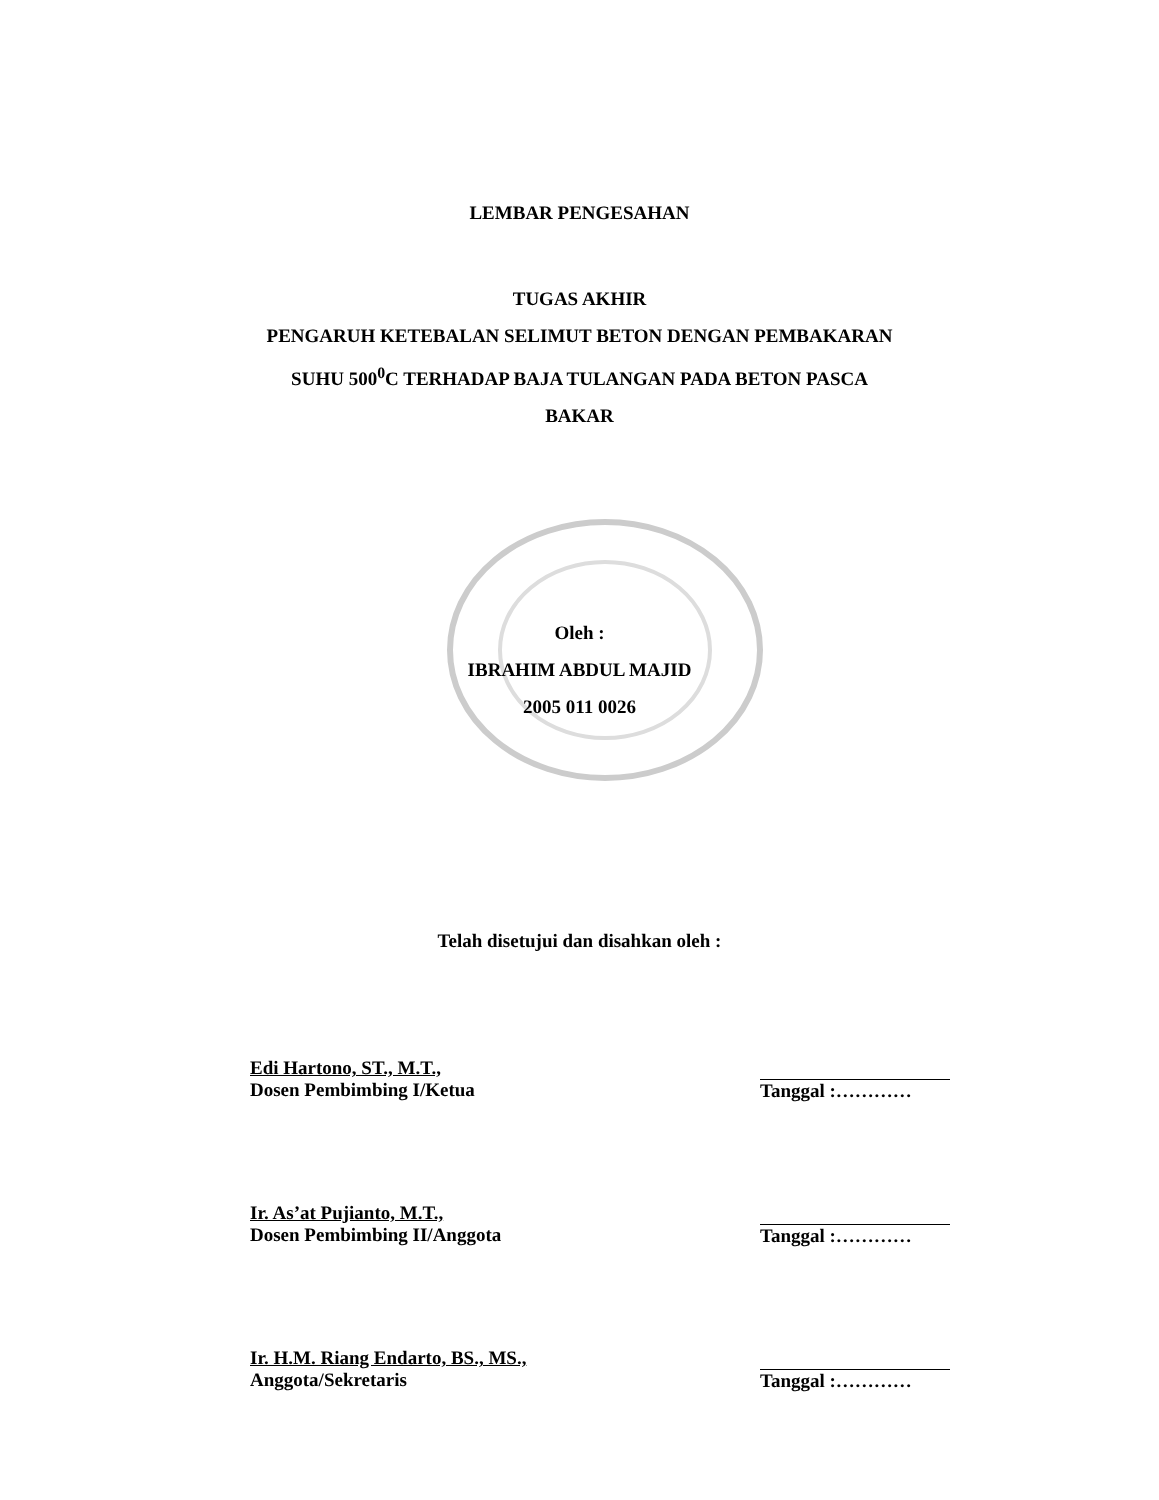LEMBAR PENGESAHAN
TUGAS AKHIR
PENGARUH KETEBALAN SELIMUT BETON DENGAN PEMBAKARAN
SUHU 500<sup>0</sup>C TERHADAP BAJA TULANGAN PADA BETON PASCA
BAKAR
Oleh :
IBRAHIM ABDUL MAJID
2005 011 0026
Telah disetujui dan disahkan oleh :
Edi Hartono, ST., M.T.,
Dosen Pembimbing I/Ketua
Tanggal :…………
Ir. As’at Pujianto, M.T.,
Dosen Pembimbing II/Anggota
Tanggal :…………
Ir. H.M. Riang Endarto, BS., MS.,
Anggota/Sekretaris
Tanggal :…………